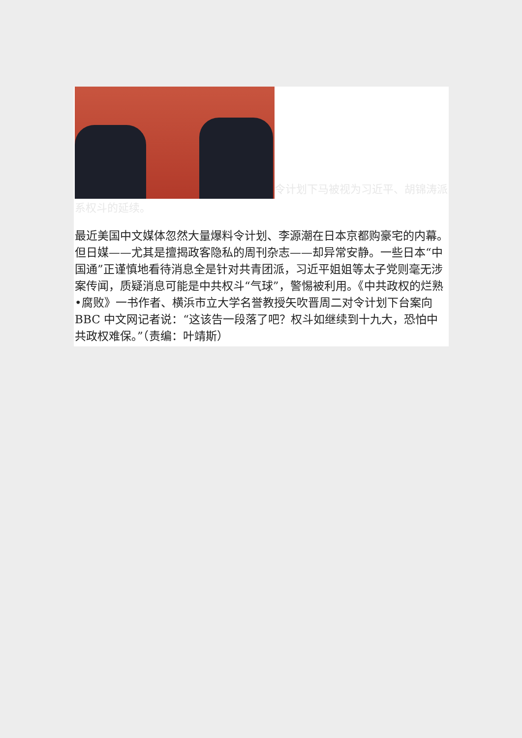令计划下马被视为习近平、胡锦涛派系权斗的延续。
最近美国中文媒体忽然大量爆料令计划、李源潮在日本京都购豪宅的内幕。但日媒——尤其是擅揭政客隐私的周刊杂志——却异常安静。一些日本“中国通”正谨慎地看待消息全是针对共青团派，习近平姐姐等太子党则毫无涉案传闻，质疑消息可能是中共权斗“气球”，警惕被利用。《中共政权的烂熟•腐败》一书作者、横浜市立大学名誉教授矢吹晋周二对令计划下台案向 BBC 中文网记者说：“这该告一段落了吧？权斗如继续到十九大，恐怕中共政权难保。”（责编：叶靖斯）